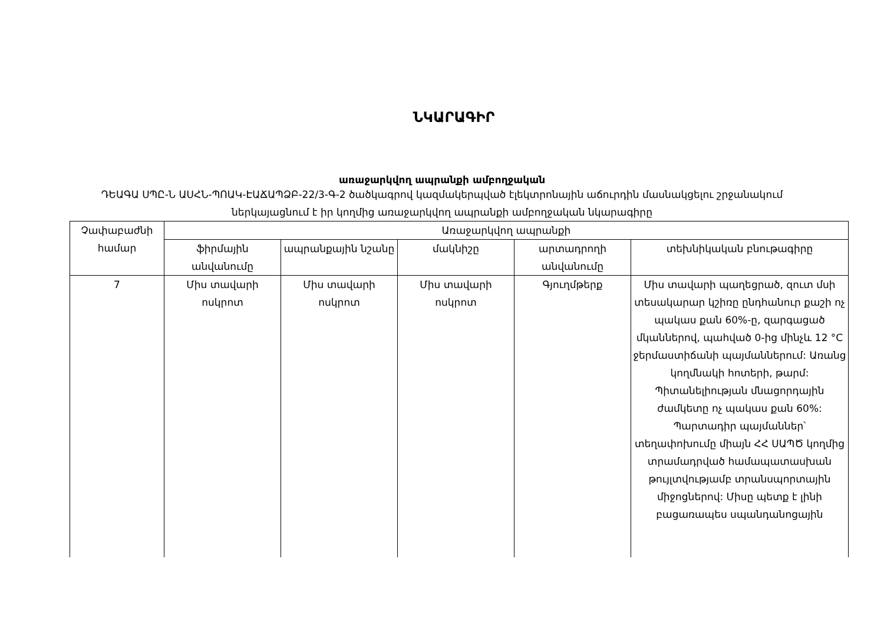ՆԿԱՐԱԳԻՐ
առաջարկվող ապրանքի ամբողջական
ԴԵԱԳԱ ՍՊԸ-Ն ԱՍՀՆ-ՊՈԱԿ-ԷԱՃԱՊՁԲ-22/3-Գ-2 ծածկագրով կազմակերպված էլեկտրոնային աճուրդին մասնակցելու շրջանակում ներկայացնում է իր կողմից առաջարկվող ապրանքի ամբողջական նկարագիրը
| Չափաբաժնի համար | Առաջարկվող ապրանքի | | | | |
| --- | --- | --- | --- | --- | --- |
| | ֆիրմային անվանումը | ապրանքային նշանը | մակնիշը | արտադրողի անվանումը | տեխնիկական բնութագիրը |
| 7 | Միս տավարի ոսկրոտ | Միս տավարի ոսկրոտ | Միս տավարի ոսկրոտ | Գյուղմթերք | Միս տավարի պաղեցրած, զուտ մսի տեսակարար կշիռը ընդհանուր քաշի ոչ պակաս քան 60%-ը, զարգացած մկաններով, պահված 0-ից մինչև 12 °C ջերմաստիճանի պայմաններում: Առանց կողմնակի հոտերի, թարմ: Պիտանելիության մնացորդային ժամկետը ոչ պակաս քան 60%: Պարտադիր պայմաններ՝ տեղափոխումը միայն ՀՀ ՍԱՊԾ կողմից տրամադրված համապատասխան թույլտվությամբ տրանսպորտային միջոցներով: Միսը պետք է լինի բացառապես սպանդանոցային |